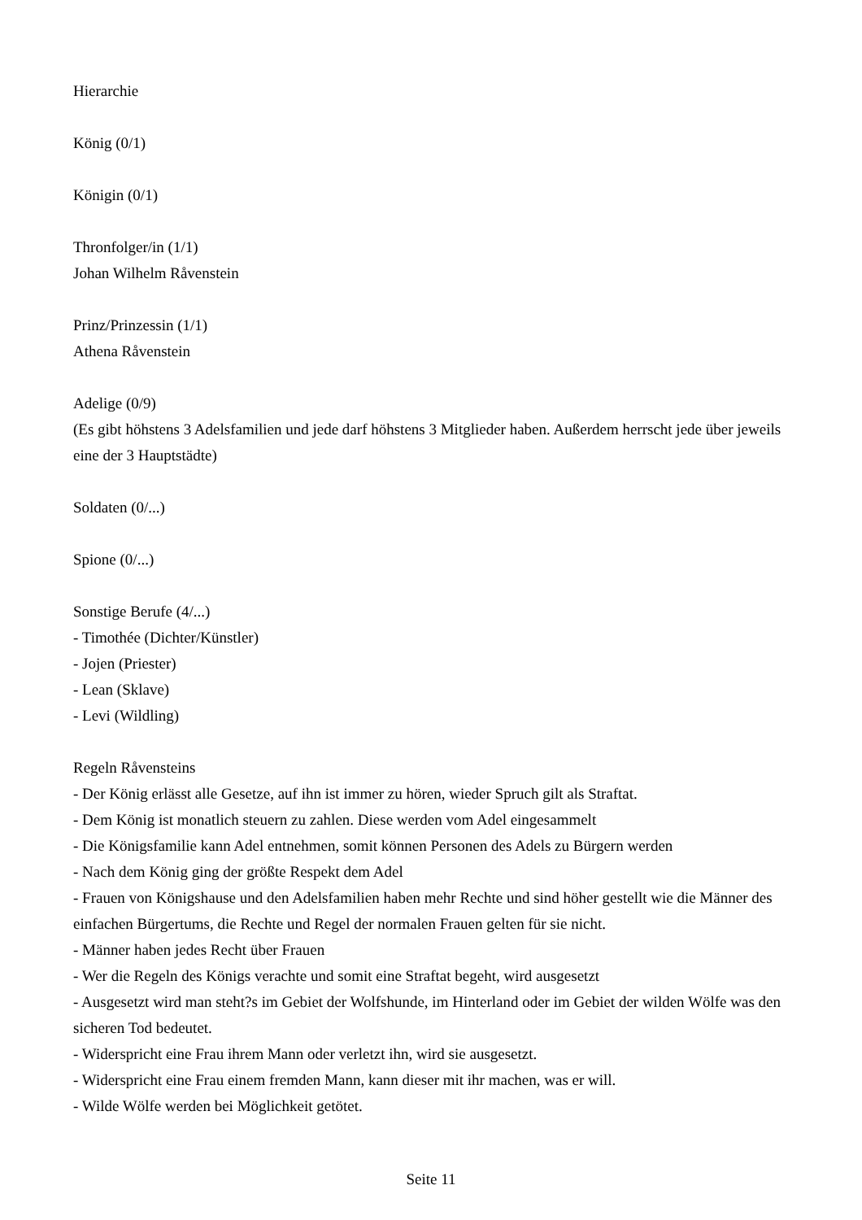Hierarchie
König (0/1)
Königin (0/1)
Thronfolger/in (1/1)
Johan Wilhelm Råvenstein
Prinz/Prinzessin (1/1)
Athena Råvenstein
Adelige (0/9)
(Es gibt höhstens 3 Adelsfamilien und jede darf höhstens 3 Mitglieder haben. Außerdem herrscht jede über jeweils eine der 3 Hauptstädte)
Soldaten (0/...)
Spione (0/...)
Sonstige Berufe (4/...)
- Timothée (Dichter/Künstler)
- Jojen (Priester)
- Lean (Sklave)
- Levi (Wildling)
Regeln Råvensteins
- Der König erlässt alle Gesetze, auf ihn ist immer zu hören, wieder Spruch gilt als Straftat.
- Dem König ist monatlich steuern zu zahlen. Diese werden vom Adel eingesammelt
- Die Königsfamilie kann Adel entnehmen, somit können Personen des Adels zu Bürgern werden
- Nach dem König ging der größte Respekt dem Adel
- Frauen von Königshause und den Adelsfamilien haben mehr Rechte und sind höher gestellt wie die Männer des einfachen Bürgertums, die Rechte und Regel der normalen Frauen gelten für sie nicht.
- Männer haben jedes Recht über Frauen
- Wer die Regeln des Königs verachte und somit eine Straftat begeht, wird ausgesetzt
- Ausgesetzt wird man steht?s im Gebiet der Wolfshunde, im Hinterland oder im Gebiet der wilden Wölfe was den sicheren Tod bedeutet.
- Widerspricht eine Frau ihrem Mann oder verletzt ihn, wird sie ausgesetzt.
- Widerspricht eine Frau einem fremden Mann, kann dieser mit ihr machen, was er will.
- Wilde Wölfe werden bei Möglichkeit getötet.
Seite 11